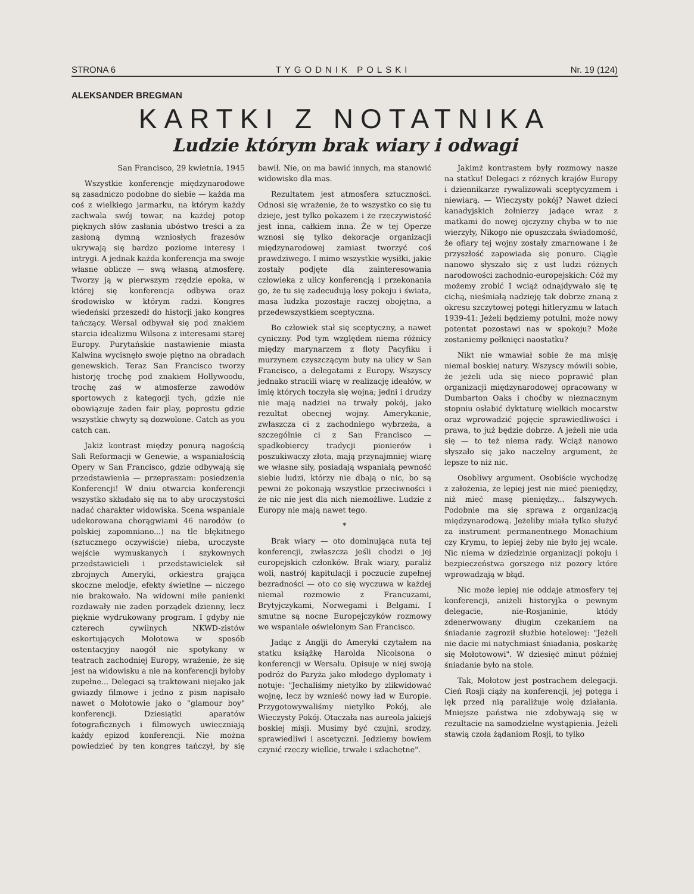STRONA 6 TYGODNIK POLSKI Nr. 19 (124)
ALEKSANDER BREGMAN
KARTKI Z NOTATNIKA
Ludzie którym brak wiary i odwagi
San Francisco, 29 kwietnia, 1945
Wszystkie konferencje międzynarodowe są zasadniczo podobne do siebie — każda ma coś z wielkiego jarmarku, na którym każdy zachwala swój towar, na każdej potop pięknych słów zasłania ubóstwo treści a za zasłoną dymną wzniosłych frazesów ukrywają się bardzo poziome interesy i intrygi. A jednak każda konferencja ma swoje własne oblicze — swą własną atmosferę. Tworzy ją w pierwszym rzędzie epoka, w której się konferencja odbywa oraz środowisko w którym radzi. Kongres wiedeński przeszedł do historji jako kongres tańczący. Wersal odbywał się pod znakiem starcia idealizmu Wilsona z interesami starej Europy. Purytańskie nastawienie miasta Kalwina wycisnęło swoje piętno na obradach genewskich. Teraz San Francisco tworzy historję trochę pod znakiem Hollywoodu, trochę zaś w atmosferze zawodów sportowych z kategorji tych, gdzie nie obowiązuje żaden fair play, poprostu gdzie wszystkie chwyty są dozwolone. Catch as you catch can.
Jakiż kontrast między ponurą nagością Sali Reformacji w Genewie, a wspaniałością Opery w San Francisco, gdzie odbywają się przedstawienia — przepraszam: posiedzenia Konferencji! W dniu otwarcia konferencji wszystko składało się na to aby uroczystości nadać charakter widowiska. Scena wspaniale udekorowana chorągwiami 46 narodów (o polskiej zapomniano...) na tle błękitnego (sztucznego oczywiście) nieba, uroczyste wejście wymuskanych i szykownych przedstawicieli i przedstawicielek sił zbrojnych Ameryki, orkiestra grająca skoczne melodje, efekty świetlne — niczego nie brakowało. Na widowni miłe panienki rozdawały nie żaden porządek dzienny, lecz pięknie wydrukowany program. I gdyby nie czterech cywilnych NKWD-zistów eskortujących Mołotowa w sposób ostentacyjny naogół nie spotykany w teatrach zachodniej Europy, wrażenie, że się jest na widowisku a nie na konferencji byłoby zupełne... Delegaci są traktowani niejako jak gwiazdy filmowe i jedno z pism napisało nawet o Mołotowie jako o "glamour boy" konferencji. Dziesiątki aparatów fotograficznych i filmowych uwieczniają każdy epizod konferencji. Nie można powiedzieć by ten kongres tańczył, by się bawił. Nie, on ma bawić innych, ma stanowić widowisko dla mas.
Rezultatem jest atmosfera sztuczności. Odnosi się wrażenie, że to wszystko co się tu dzieje, jest tylko pokazem i że rzeczywistość jest inna, całkiem inna. Że w tej Operze wznosi się tylko dekoracje organizacji międzynarodowej zamiast tworzyć coś prawdziwego. I mimo wszystkie wysiłki, jakie zostały podjęte dla zainteresowania człowieka z ulicy konferencją i przekonania go, że tu się zadecudują losy pokoju i świata, masa ludzka pozostaje raczej obojętna, a przedewszystkiem sceptyczna.
Bo człowiek stał się sceptyczny, a nawet cyniczny. Pod tym względem niema różnicy między marynarzem z floty Pacyfiku i murzynem czyszczącym buty na ulicy w San Francisco, a delegatami z Europy. Wszyscy jednako stracili wiarę w realizację ideałów, w imię których toczyła się wojna; jedni i drudzy nie mają nadziei na trwały pokój, jako rezultat obecnej wojny. Amerykanie, zwłaszcza ci z zachodniego wybrzeża, a szczególnie ci z San Francisco — spadkobiercy tradycji pionierów i poszukiwaczy złota, mają przynajmniej wiarę we własne siły, posiadają wspaniałą pewność siebie ludzi, którzy nie dbają o nic, bo są pewni że pokonają wszystkie przeciwności i że nic nie jest dla nich niemożliwe. Ludzie z Europy nie mają nawet tego.
*
Brak wiary — oto dominująca nuta tej konferencji, zwłaszcza jeśli chodzi o jej europejskich członków. Brak wiary, paraliż woli, nastrój kapitulacji i poczucie zupełnej bezradności — oto co się wyczuwa w każdej niemal rozmowie z Francuzami, Brytyjczykami, Norwegami i Belgami. I smutne są nocne Europejczyków rozmowy we wspaniale oświelonym San Francisco.
Jadąc z Anglji do Ameryki czytałem na statku książkę Harolda Nicolsona o konferencji w Wersalu. Opisuje w niej swoją podróż do Paryża jako młodego dyplomaty i notuje: "Jechaliśmy nietylko by zlikwidować wojnę, lecz by wznieść nowy ład w Europie. Przygotowywaliśmy nietylko Pokój, ale Wieczysty Pokój. Otaczała nas aureola jakiejś boskiej misji. Musimy być czujni, srodzy, sprawiedliwi i ascetyczni. Jedziemy bowiem czynić rzeczy wielkie, trwałe i szlachetne".
Jakimż kontrastem były rozmowy nasze na statku! Delegaci z różnych krajów Europy i dziennikarze rywalizowali sceptycyzmem i niewiarą. — Wieczysty pokój? Nawet dzieci kanadyjskich żołnierzy jadące wraz z matkami do nowej ojczyzny chyba w to nie wierzyły, Nikogo nie opuszczała świadomość, że ofiary tej wojny zostały zmarnowane i że przyszłość zapowiada się ponuro. Ciągle nanowo słyszało się z ust ludzi różnych narodowości zachodnio-europejskich: Cóż my możemy zrobić I wciąż odnajdywało się tę cichą, nieśmiałą nadzieję tak dobrze znaną z okresu szczytowej potęgi hitleryzmu w latach 1939-41: Jeżeli będziemy potulni, może nowy potentat pozostawi nas w spokoju? Może zostaniemy połknięci naostatku?
Nikt nie wmawiał sobie że ma misję niemal boskiej natury. Wszyscy mówili sobie, że jeżeli uda się nieco poprawić plan organizacji międzynarodowej opracowany w Dumbarton Oaks i choćby w nieznacznym stopniu osłabić dyktaturę wielkich mocarstw oraz wprowadzić pojęcie sprawiedliwości i prawa, to już będzie dobrze. A jeżeli nie uda się — to też niema rady. Wciąż nanowo słyszało się jako naczelny argument, że lepsze to niż nic.
Osobliwy argument. Osobiście wychodzę z założenia, że lepiej jest nie mieć pieniędzy, niż mieć masę pieniędzy... fałszywych. Podobnie ma się sprawa z organizacją międzynarodową. Jeżeliby miała tylko służyć za instrument permanentnego Monachium czy Krymu, to lepiej żeby nie było jej wcale. Nic niema w dziedzinie organizacji pokoju i bezpieczeństwa gorszego niż pozory które wprowadzają w błąd.
Nic może lepiej nie oddaje atmosfery tej konferencji, aniżeli historyjka o pewnym delegacie, nie-Rosjaninie, któdy zdenerwowany długim czekaniem na śniadanie zagroził służbie hotelowej: "Jeżeli nie dacie mi natychmiast śniadania, poskarżę się Mołotowowi". W dziesięć minut później śniadanie było na stole.
Tak, Mołotow jest postrachem delegacji. Cień Rosji ciąży na konferencji, jej potęga i lęk przed nią paraliżuje wolę działania. Mniejsze państwa nie zdobywają się w rezultacie na samodzielne wystąpienia. Jeżeli stawią czoła żądaniom Rosji, to tylko